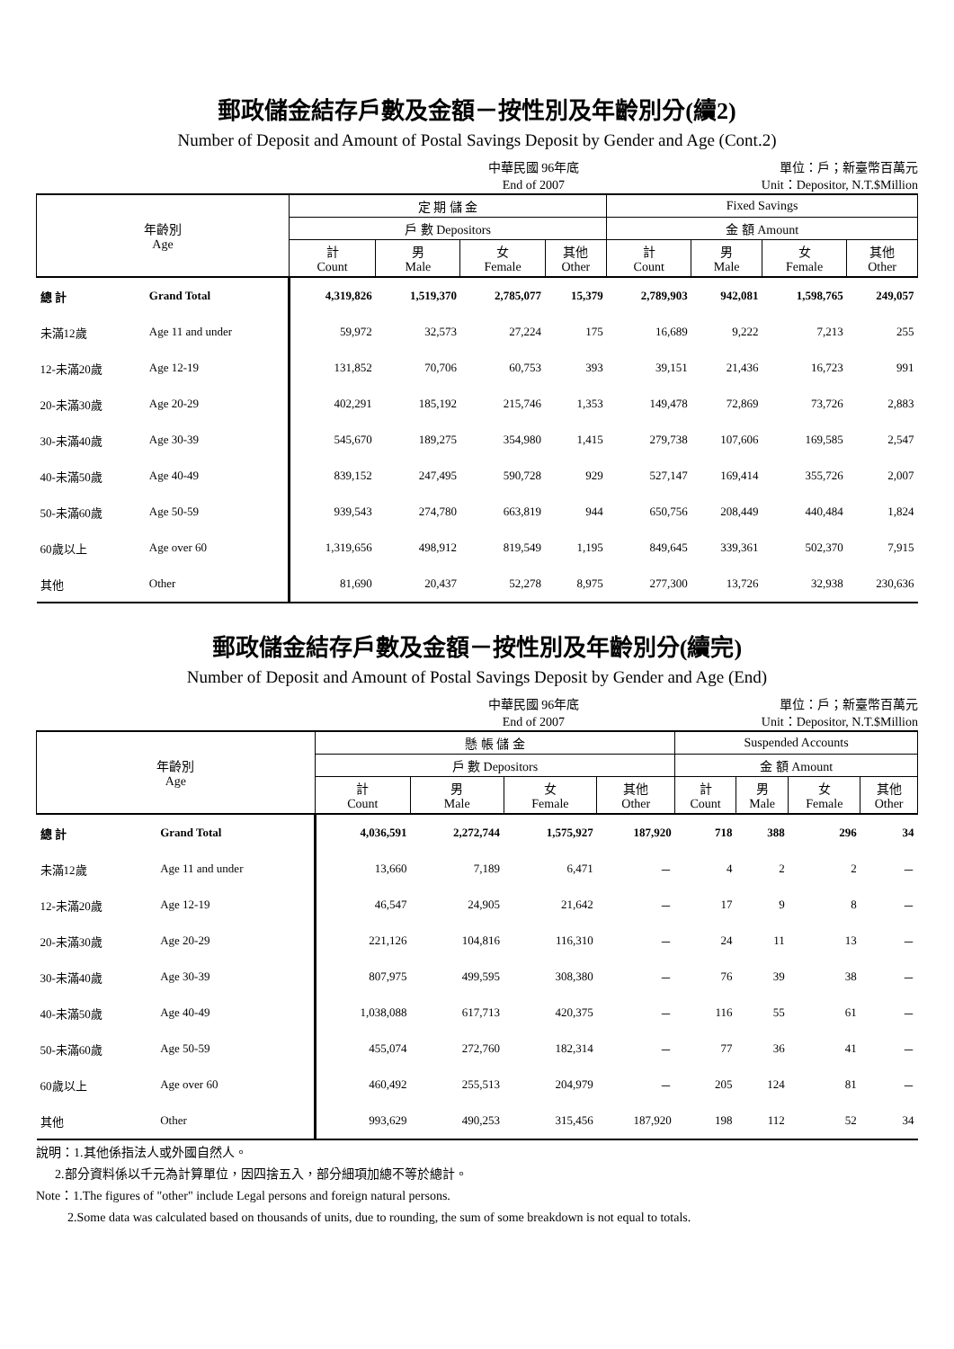郵政儲金結存戶數及金額－按性別及年齡別分(續2)
Number of Deposit and Amount of Postal Savings Deposit by Gender and Age (Cont.2)
中華民國 96年底
End of 2007
單位：戶；新臺幣百萬元
Unit：Depositor, N.T.$Million
| 年齡別 Age | | 定 期 儲 金 | | | | Fixed Savings | | | |
| --- | --- | --- | --- | --- | --- | --- | --- | --- | --- |
| | | 戶 數 Depositors | | | | 金 額 Amount | | | |
| | | 計 Count | 男 Male | 女 Female | 其他 Other | 計 Count | 男 Male | 女 Female | 其他 Other |
| 總 計 | Grand Total | 4,319,826 | 1,519,370 | 2,785,077 | 15,379 | 2,789,903 | 942,081 | 1,598,765 | 249,057 |
| 未滿12歲 | Age 11 and under | 59,972 | 32,573 | 27,224 | 175 | 16,689 | 9,222 | 7,213 | 255 |
| 12-未滿20歲 | Age 12-19 | 131,852 | 70,706 | 60,753 | 393 | 39,151 | 21,436 | 16,723 | 991 |
| 20-未滿30歲 | Age 20-29 | 402,291 | 185,192 | 215,746 | 1,353 | 149,478 | 72,869 | 73,726 | 2,883 |
| 30-未滿40歲 | Age 30-39 | 545,670 | 189,275 | 354,980 | 1,415 | 279,738 | 107,606 | 169,585 | 2,547 |
| 40-未滿50歲 | Age 40-49 | 839,152 | 247,495 | 590,728 | 929 | 527,147 | 169,414 | 355,726 | 2,007 |
| 50-未滿60歲 | Age 50-59 | 939,543 | 274,780 | 663,819 | 944 | 650,756 | 208,449 | 440,484 | 1,824 |
| 60歲以上 | Age over 60 | 1,319,656 | 498,912 | 819,549 | 1,195 | 849,645 | 339,361 | 502,370 | 7,915 |
| 其他 | Other | 81,690 | 20,437 | 52,278 | 8,975 | 277,300 | 13,726 | 32,938 | 230,636 |
郵政儲金結存戶數及金額－按性別及年齡別分(續完)
Number of Deposit and Amount of Postal Savings Deposit by Gender and Age (End)
中華民國 96年底
End of 2007
單位：戶；新臺幣百萬元
Unit：Depositor, N.T.$Million
| 年齡別 Age | | 懸 帳 儲 金 | | | | Suspended Accounts | | | |
| --- | --- | --- | --- | --- | --- | --- | --- | --- | --- |
| | | 戶 數 Depositors | | | | 金 額 Amount | | | |
| | | 計 Count | 男 Male | 女 Female | 其他 Other | 計 Count | 男 Male | 女 Female | 其他 Other |
| 總 計 | Grand Total | 4,036,591 | 2,272,744 | 1,575,927 | 187,920 | 718 | 388 | 296 | 34 |
| 未滿12歲 | Age 11 and under | 13,660 | 7,189 | 6,471 | － | 4 | 2 | 2 | － |
| 12-未滿20歲 | Age 12-19 | 46,547 | 24,905 | 21,642 | － | 17 | 9 | 8 | － |
| 20-未滿30歲 | Age 20-29 | 221,126 | 104,816 | 116,310 | － | 24 | 11 | 13 | － |
| 30-未滿40歲 | Age 30-39 | 807,975 | 499,595 | 308,380 | － | 76 | 39 | 38 | － |
| 40-未滿50歲 | Age 40-49 | 1,038,088 | 617,713 | 420,375 | － | 116 | 55 | 61 | － |
| 50-未滿60歲 | Age 50-59 | 455,074 | 272,760 | 182,314 | － | 77 | 36 | 41 | － |
| 60歲以上 | Age over 60 | 460,492 | 255,513 | 204,979 | － | 205 | 124 | 81 | － |
| 其他 | Other | 993,629 | 490,253 | 315,456 | 187,920 | 198 | 112 | 52 | 34 |
說明：1.其他係指法人或外國自然人。
2.部分資料係以千元為計算單位，因四捨五入，部分細項加總不等於總計。
Note：1.The figures of "other" include Legal persons and foreign natural persons.
2.Some data was calculated based on thousands of units, due to rounding, the sum of some breakdown is not equal to totals.